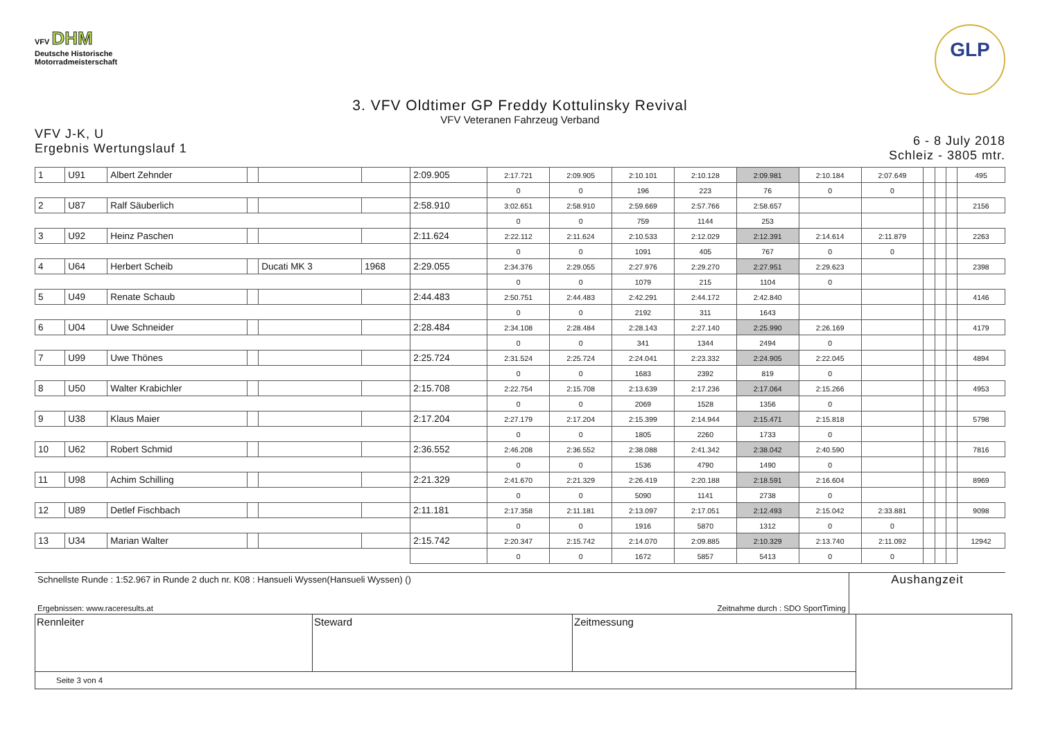VFV DHM
Deutsche Historische
Motorradmeisterschaft
GLP
3. VFV Oldtimer GP Freddy Kottulinsky Revival
VFV Veteranen Fahrzeug Verband
VFV J-K, U
Ergebnis Wertungslauf 1
6 - 8 July 2018
Schleiz - 3805 mtr.
| 1 | U91 | Albert Zehnder | | | | 2:09.905 | 2:17.721 | 2:09.905 | 2:10.101 | 2:10.128 | 2:09.981 | 2:10.184 | 2:07.649 | | | | 495 |
| | | | | | | | 0 | 0 | 196 | 223 | 76 | 0 | 0 | | | | |
| 2 | U87 | Ralf Säuberlich | | | | 2:58.910 | 3:02.651 | 2:58.910 | 2:59.669 | 2:57.766 | 2:58.657 | | | | | | 2156 |
| | | | | | | | 0 | 0 | 759 | 1144 | 253 | | | | | | |
| 3 | U92 | Heinz Paschen | | | | 2:11.624 | 2:22.112 | 2:11.624 | 2:10.533 | 2:12.029 | 2:12.391 | 2:14.614 | 2:11.879 | | | | 2263 |
| | | | | | | | 0 | 0 | 1091 | 405 | 767 | 0 | 0 | | | | |
| 4 | U64 | Herbert Scheib | | Ducati MK 3 | 1968 | 2:29.055 | 2:34.376 | 2:29.055 | 2:27.976 | 2:29.270 | 2:27.951 | 2:29.623 | | | | | 2398 |
| | | | | | | | 0 | 0 | 1079 | 215 | 1104 | 0 | | | | | |
| 5 | U49 | Renate Schaub | | | | 2:44.483 | 2:50.751 | 2:44.483 | 2:42.291 | 2:44.172 | 2:42.840 | | | | | | 4146 |
| | | | | | | | 0 | 0 | 2192 | 311 | 1643 | | | | | | |
| 6 | U04 | Uwe Schneider | | | | 2:28.484 | 2:34.108 | 2:28.484 | 2:28.143 | 2:27.140 | 2:25.990 | 2:26.169 | | | | | 4179 |
| | | | | | | | 0 | 0 | 341 | 1344 | 2494 | 0 | | | | | |
| 7 | U99 | Uwe Thönes | | | | 2:25.724 | 2:31.524 | 2:25.724 | 2:24.041 | 2:23.332 | 2:24.905 | 2:22.045 | | | | | 4894 |
| | | | | | | | 0 | 0 | 1683 | 2392 | 819 | 0 | | | | | |
| 8 | U50 | Walter Krabichler | | | | 2:15.708 | 2:22.754 | 2:15.708 | 2:13.639 | 2:17.236 | 2:17.064 | 2:15.266 | | | | | 4953 |
| | | | | | | | 0 | 0 | 2069 | 1528 | 1356 | 0 | | | | | |
| 9 | U38 | Klaus Maier | | | | 2:17.204 | 2:27.179 | 2:17.204 | 2:15.399 | 2:14.944 | 2:15.471 | 2:15.818 | | | | | 5798 |
| | | | | | | | 0 | 0 | 1805 | 2260 | 1733 | 0 | | | | | |
| 10 | U62 | Robert Schmid | | | | 2:36.552 | 2:46.208 | 2:36.552 | 2:38.088 | 2:41.342 | 2:38.042 | 2:40.590 | | | | | 7816 |
| | | | | | | | 0 | 0 | 1536 | 4790 | 1490 | 0 | | | | | |
| 11 | U98 | Achim Schilling | | | | 2:21.329 | 2:41.670 | 2:21.329 | 2:26.419 | 2:20.188 | 2:18.591 | 2:16.604 | | | | | 8969 |
| | | | | | | | 0 | 0 | 5090 | 1141 | 2738 | 0 | | | | | |
| 12 | U89 | Detlef Fischbach | | | | 2:11.181 | 2:17.358 | 2:11.181 | 2:13.097 | 2:17.051 | 2:12.493 | 2:15.042 | 2:33.881 | | | | 9098 |
| | | | | | | | 0 | 0 | 1916 | 5870 | 1312 | 0 | 0 | | | | |
| 13 | U34 | Marian Walter | | | | 2:15.742 | 2:20.347 | 2:15.742 | 2:14.070 | 2:09.885 | 2:10.329 | 2:13.740 | 2:11.092 | | | | 12942 |
| | | | | | | | 0 | 0 | 1672 | 5857 | 5413 | 0 | 0 | | | | |
Schnellste Runde : 1:52.967 in Runde 2 duch nr. K08 : Hansueli Wyssen(Hansueli Wyssen) ()
Ergebnissen: www.raceresults.at Zeitnahme durch : SDO SportTiming
Aushangzeit
| Rennleiter | Steward | Zeitmessung | |
| Seite 3 von 4 | | | |